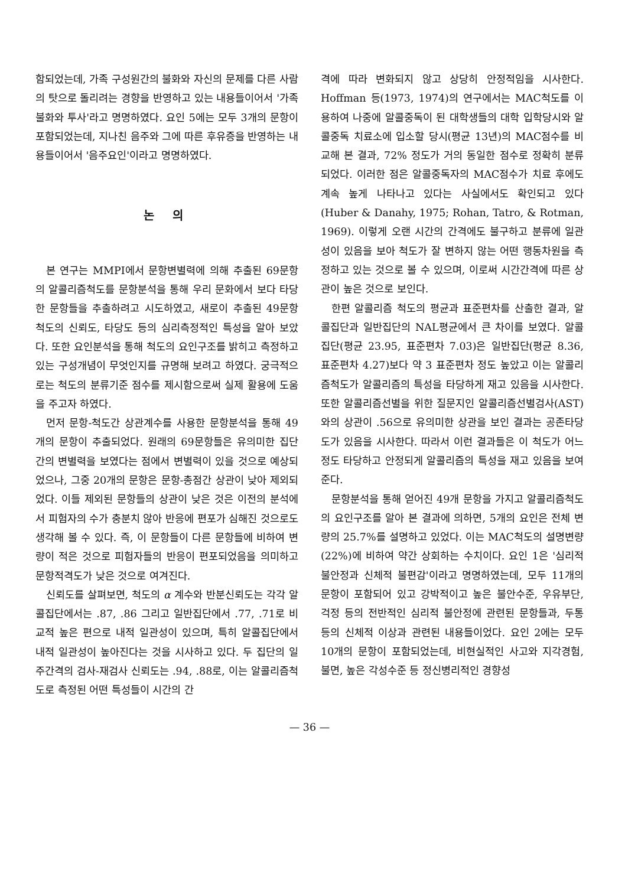함되었는데, 가족 구성원간의 불화와 자신의 문제를 다른 사람의 탓으로 돌리려는 경향을 반영하고 있는 내용들이어서 '가족불화와 투사'라고 명명하였다. 요인 5에는 모두 3개의 문항이 포함되었는데, 지나친 음주와 그에 따른 후유증을 반영하는 내용들이어서 '음주요인'이라고 명명하였다.
논 의
본 연구는 MMPI에서 문항변별력에 의해 추출된 69문항의 알콜리즘척도를 문항분석을 통해 우리 문화에서 보다 타당한 문항들을 추출하려고 시도하였고, 새로이 추출된 49문항 척도의 신뢰도, 타당도 등의 심리측정적인 특성을 알아 보았다. 또한 요인분석을 통해 척도의 요인구조를 밝히고 측정하고 있는 구성개념이 무엇인지를 규명해 보려고 하였다. 궁극적으로는 척도의 분류기준 점수를 제시함으로써 실제 활용에 도움을 주고자 하였다.
먼저 문항-척도간 상관계수를 사용한 문항분석을 통해 49개의 문항이 추출되었다. 원래의 69문항들은 유의미한 집단간의 변별력을 보였다는 점에서 변별력이 있을 것으로 예상되었으나, 그중 20개의 문항은 문항-총점간 상관이 낮아 제외되었다. 이들 제외된 문항들의 상관이 낮은 것은 이전의 분석에서 피험자의 수가 충분치 않아 반응에 편포가 심해진 것으로도 생각해 볼 수 있다. 즉, 이 문항들이 다른 문항들에 비하여 변량이 적은 것으로 피험자들의 반응이 편포되었음을 의미하고 문항적격도가 낮은 것으로 여겨진다.
신뢰도를 살펴보면, 척도의 α 계수와 반분신뢰도는 각각 알콜집단에서는 .87, .86 그리고 일반집단에서 .77, .71로 비교적 높은 편으로 내적 일관성이 있으며, 특히 알콜집단에서 내적 일관성이 높아진다는 것을 시사하고 있다. 두 집단의 일주간격의 검사-재검사 신뢰도는 .94, .88로, 이는 알콜리즘척도로 측정된 어떤 특성들이 시간의 간
격에 따라 변화되지 않고 상당히 안정적임을 시사한다. Hoffman 등(1973, 1974)의 연구에서는 MAC척도를 이용하여 나중에 알콜중독이 된 대학생들의 대학 입학당시와 알콜중독 치료소에 입소할 당시(평균 13년)의 MAC점수를 비교해 본 결과, 72% 정도가 거의 동일한 점수로 정확히 분류되었다. 이러한 점은 알콜중독자의 MAC점수가 치료 후에도 계속 높게 나타나고 있다는 사실에서도 확인되고 있다(Huber & Danahy, 1975; Rohan, Tatro, & Rotman, 1969). 이렇게 오랜 시간의 간격에도 불구하고 분류에 일관성이 있음을 보아 척도가 잘 변하지 않는 어떤 행동차원을 측정하고 있는 것으로 볼 수 있으며, 이로써 시간간격에 따른 상관이 높은 것으로 보인다.
한편 알콜리즘 척도의 평균과 표준편차를 산출한 결과, 알콜집단과 일반집단의 NAL평균에서 큰 차이를 보였다. 알콜집단(평균 23.95, 표준편차 7.03)은 일반집단(평균 8.36, 표준편차 4.27)보다 약 3 표준편차 정도 높았고 이는 알콜리즘척도가 알콜리즘의 특성을 타당하게 재고 있음을 시사한다. 또한 알콜리즘선별을 위한 질문지인 알콜리즘선별검사(AST)와의 상관이 .56으로 유의미한 상관을 보인 결과는 공존타당도가 있음을 시사한다. 따라서 이런 결과들은 이 척도가 어느 정도 타당하고 안정되게 알콜리즘의 특성을 재고 있음을 보여준다.
문항분석을 통해 얻어진 49개 문항을 가지고 알콜리즘척도의 요인구조를 알아 본 결과에 의하면, 5개의 요인은 전체 변량의 25.7%를 설명하고 있었다. 이는 MAC척도의 설명변량(22%)에 비하여 약간 상회하는 수치이다. 요인 1은 '심리적 불안정과 신체적 불편감'이라고 명명하였는데, 모두 11개의 문항이 포함되어 있고 강박적이고 높은 불안수준, 우유부단, 걱정 등의 전반적인 심리적 불안정에 관련된 문항들과, 두통 등의 신체적 이상과 관련된 내용들이었다. 요인 2에는 모두 10개의 문항이 포함되었는데, 비현실적인 사고와 지각경험, 불면, 높은 각성수준 등 정신병리적인 경향성
— 36 —